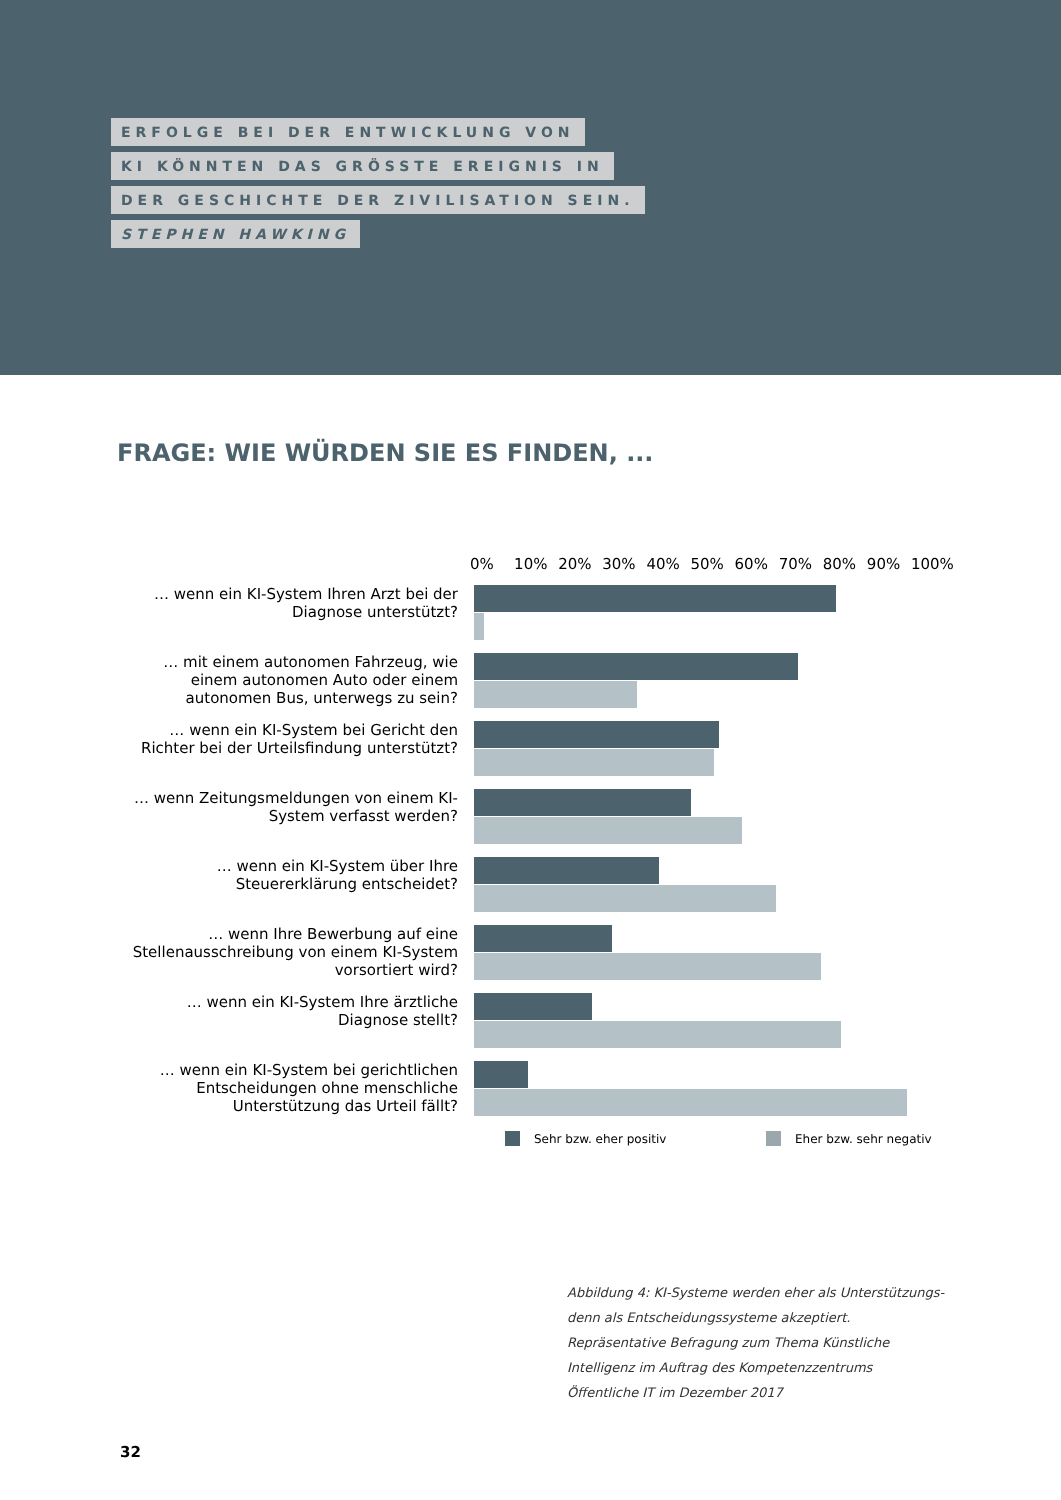ERFOLGE BEI DER ENTWICKLUNG VON
KI KÖNNTEN DAS GRÖSSTE EREIGNIS IN
DER GESCHICHTE DER ZIVILISATION SEIN.
STEPHEN HAWKING
FRAGE: WIE WÜRDEN SIE ES FINDEN, ...
0% 10% 20% 30% 40% 50% 60% 70% 80% 90% 100%
… wenn ein KI-System Ihren Arzt bei der Diagnose unterstützt?
… mit einem autonomen Fahrzeug, wie einem autonomen Auto oder einem autonomen Bus, unterwegs zu sein?
… wenn ein KI-System bei Gericht den Richter bei der Urteilsfindung unterstützt?
… wenn Zeitungsmeldungen von einem KI-System verfasst werden?
… wenn ein KI-System über Ihre Steuererklärung entscheidet?
… wenn Ihre Bewerbung auf eine Stellenausschreibung von einem KI-System vorsortiert wird?
… wenn ein KI-System Ihre ärztliche Diagnose stellt?
… wenn ein KI-System bei gerichtlichen Entscheidungen ohne menschliche Unterstützung das Urteil fällt?
Sehr bzw. eher positiv Eher bzw. sehr negativ
Abbildung 4: KI-Systeme werden eher als Unterstützungs- denn als Entscheidungssysteme akzeptiert. Repräsentative Befragung zum Thema Künstliche Intelligenz im Auftrag des Kompetenzzentrums Öffentliche IT im Dezember 2017
32